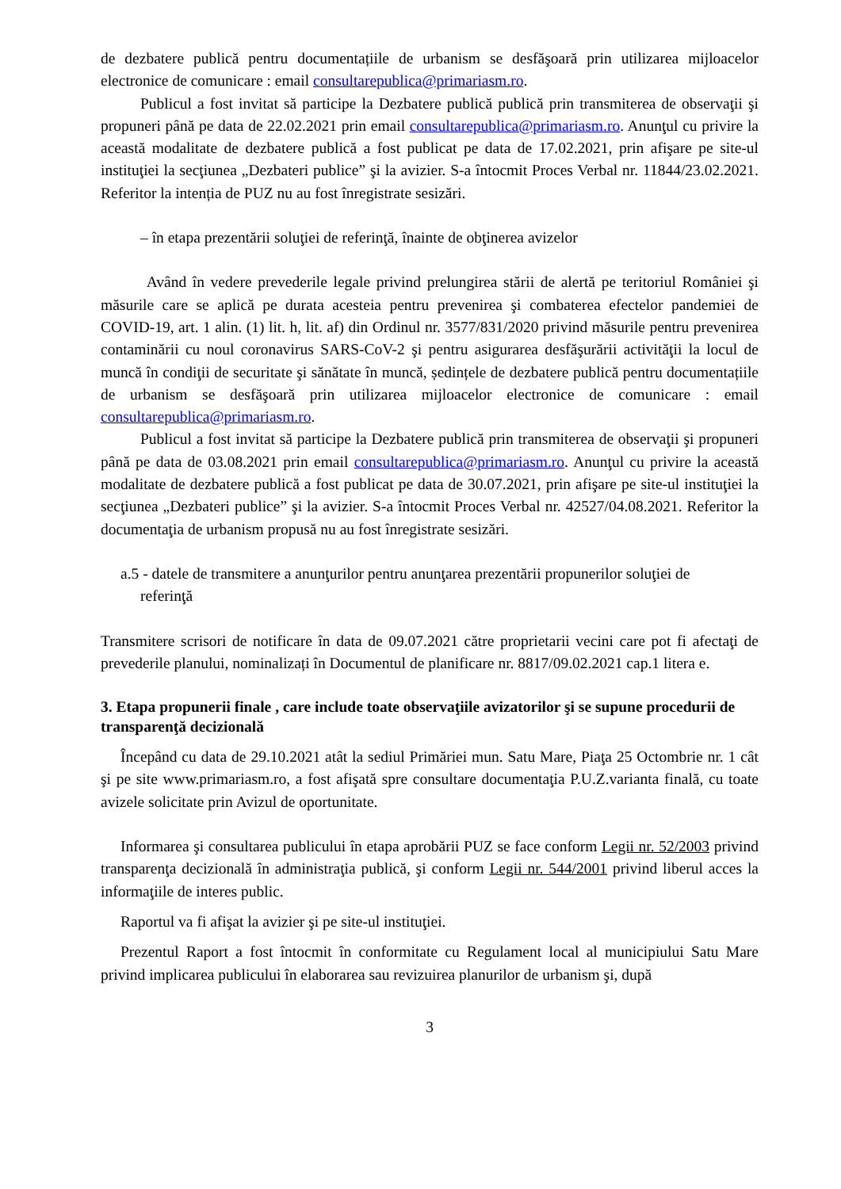de dezbatere publică pentru documentațiile de urbanism se desfăşoară prin utilizarea mijloacelor electronice de comunicare : email consultarepublica@primariasm.ro.
Publicul a fost invitat să participe la Dezbatere publică publică prin transmiterea de observaţii şi propuneri până pe data de 22.02.2021 prin email consultarepublica@primariasm.ro. Anunţul cu privire la această modalitate de dezbatere publică a fost publicat pe data de 17.02.2021, prin afişare pe site-ul instituţiei la secţiunea „Dezbateri publice” şi la avizier. S-a întocmit Proces Verbal nr. 11844/23.02.2021. Referitor la intenția de PUZ nu au fost înregistrate sesizări.
– în etapa prezentării soluţiei de referinţă, înainte de obţinerea avizelor
Având în vedere prevederile legale privind prelungirea stării de alertă pe teritoriul României şi măsurile care se aplică pe durata acesteia pentru prevenirea şi combaterea efectelor pandemiei de COVID-19, art. 1 alin. (1) lit. h, lit. af) din Ordinul nr. 3577/831/2020 privind măsurile pentru prevenirea contaminării cu noul coronavirus SARS-CoV-2 şi pentru asigurarea desfăşurării activităţii la locul de muncă în condiţii de securitate şi sănătate în muncă, ședințele de dezbatere publică pentru documentațiile de urbanism se desfăşoară prin utilizarea mijloacelor electronice de comunicare : email consultarepublica@primariasm.ro.
Publicul a fost invitat să participe la Dezbatere publică prin transmiterea de observaţii şi propuneri până pe data de 03.08.2021 prin email consultarepublica@primariasm.ro. Anunţul cu privire la această modalitate de dezbatere publică a fost publicat pe data de 30.07.2021, prin afişare pe site-ul instituţiei la secţiunea „Dezbateri publice” şi la avizier. S-a întocmit Proces Verbal nr. 42527/04.08.2021. Referitor la documentaţia de urbanism propusă nu au fost înregistrate sesizări.
a.5 - datele de transmitere a anunţurilor pentru anunţarea prezentării propunerilor soluţiei de
referinţă
Transmitere scrisori de notificare în data de 09.07.2021 către proprietarii vecini care pot fi afectaţi de prevederile planului, nominalizați în Documentul de planificare nr. 8817/09.02.2021 cap.1 litera e.
3. Etapa propunerii finale , care include toate observaţiile avizatorilor şi se supune procedurii de transparenţă decizională
Începând cu data de 29.10.2021 atât la sediul Primăriei mun. Satu Mare, Piaţa 25 Octombrie nr. 1 cât şi pe site www.primariasm.ro, a fost afişată spre consultare documentaţia P.U.Z.varianta finală, cu toate avizele solicitate prin Avizul de oportunitate.
Informarea şi consultarea publicului în etapa aprobării PUZ se face conform Legii nr. 52/2003 privind transparenţa decizională în administraţia publică, şi conform Legii nr. 544/2001 privind liberul acces la informaţiile de interes public.
Raportul va fi afişat la avizier şi pe site-ul instituţiei.
Prezentul Raport a fost întocmit în conformitate cu Regulament local al municipiului Satu Mare privind implicarea publicului în elaborarea sau revizuirea planurilor de urbanism şi, după
3